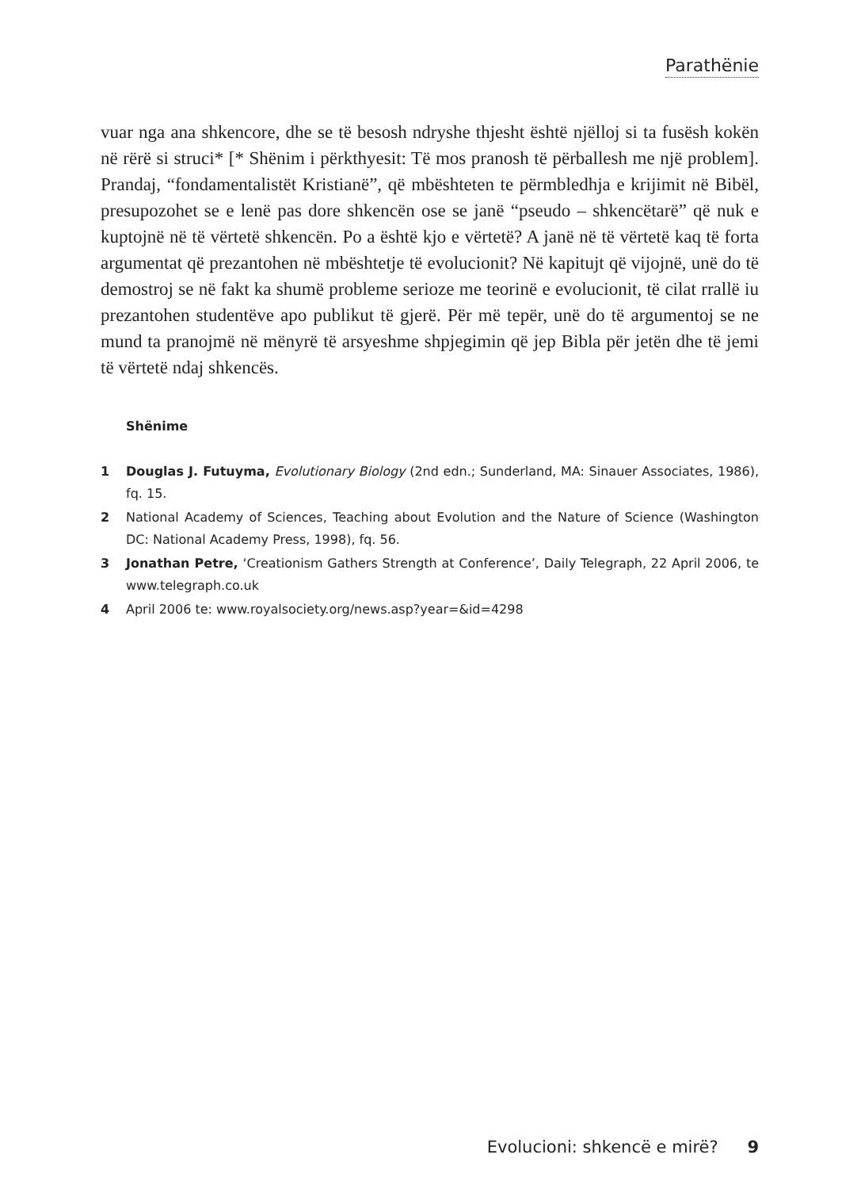Parathënie
vuar nga ana shkencore, dhe se të besosh ndryshe thjesht është njëlloj si ta fusësh kokën në rërë si struci* [* Shënim i përkthyesit: Të mos pranosh të përballesh me një problem]. Prandaj, “fondamentalistët Kristianë”, që mbështeten te përmbledhja e krijimit në Bibël, presupozohet se e lenë pas dore shkencën ose se janë “pseudo – shkencëtarë” që nuk e kuptojnë në të vërtetë shkencën. Po a është kjo e vërtetë? A janë në të vërtetë kaq të forta argumentat që prezantohen në mbështetje të evolucionit? Në kapitujt që vijojnë, unë do të demostroj se në fakt ka shumë probleme serioze me teorinë e evolucionit, të cilat rrallë iu prezantohen studentëve apo publikut të gjerë. Për më tepër, unë do të argumentoj se ne mund ta pranojmë në mënyrë të arsyeshme shpjegimin që jep Bibla për jetën dhe të jemi të vërtetë ndaj shkencës.
Shënime
1 Douglas J. Futuyma, Evolutionary Biology (2nd edn.; Sunderland, MA: Sinauer Associates, 1986), fq. 15.
2 National Academy of Sciences, Teaching about Evolution and the Nature of Science (Washington DC: National Academy Press, 1998), fq. 56.
3 Jonathan Petre, ‘Creationism Gathers Strength at Conference’, Daily Telegraph, 22 April 2006, te www.telegraph.co.uk
4 April 2006 te: www.royalsociety.org/news.asp?year=&id=4298
Evolucioni: shkencë e mirë? 9